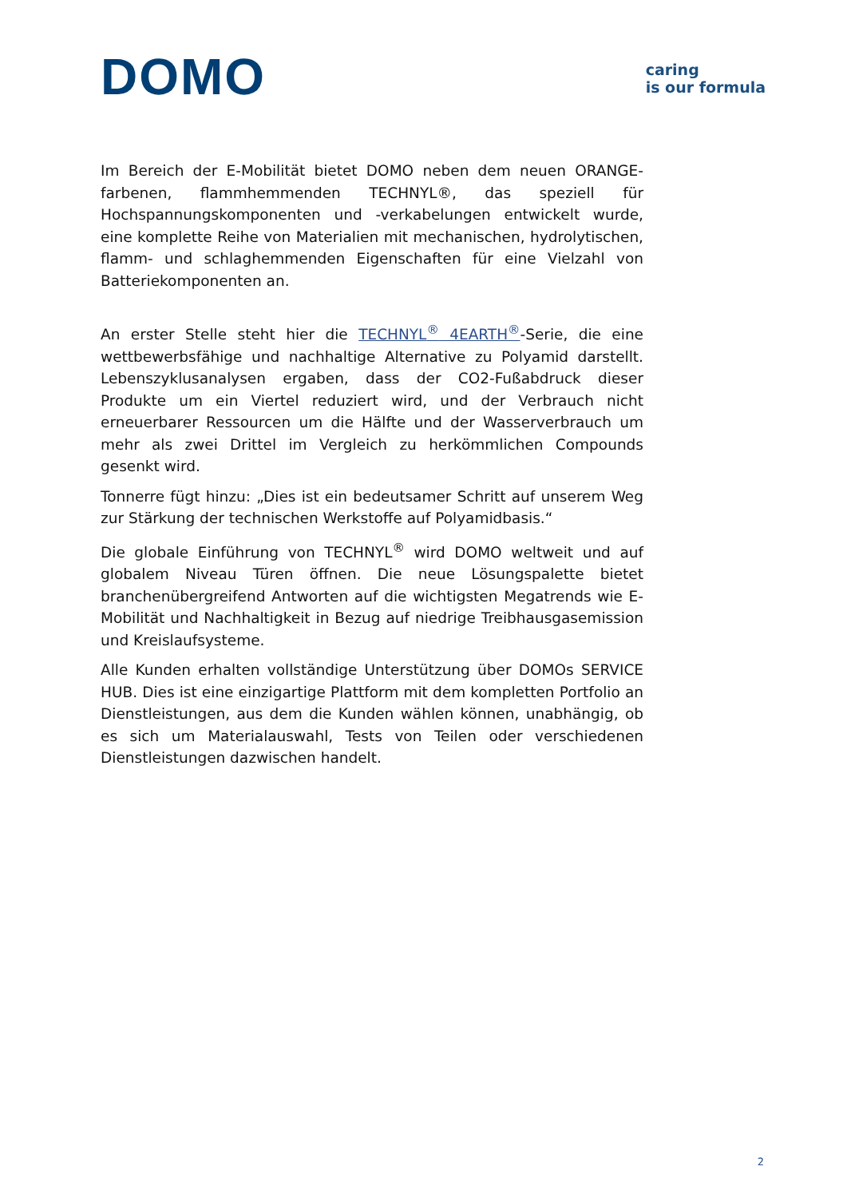DOMO
caring
is our formula
Im Bereich der E-Mobilität bietet DOMO neben dem neuen ORANGE-farbenen, flammhemmenden TECHNYL®, das speziell für Hochspannungskomponenten und -verkabelungen entwickelt wurde, eine komplette Reihe von Materialien mit mechanischen, hydrolytischen, flamm- und schlaghemmenden Eigenschaften für eine Vielzahl von Batteriekomponenten an.
An erster Stelle steht hier die TECHNYL<sup>®</sup> 4EARTH<sup>®</sup>-Serie, die eine wettbewerbsfähige und nachhaltige Alternative zu Polyamid darstellt. Lebenszyklusanalysen ergaben, dass der CO2-Fußabdruck dieser Produkte um ein Viertel reduziert wird, und der Verbrauch nicht erneuerbarer Ressourcen um die Hälfte und der Wasserverbrauch um mehr als zwei Drittel im Vergleich zu herkömmlichen Compounds gesenkt wird.
Tonnerre fügt hinzu: „Dies ist ein bedeutsamer Schritt auf unserem Weg zur Stärkung der technischen Werkstoffe auf Polyamidbasis.“
Die globale Einführung von TECHNYL<sup>®</sup> wird DOMO weltweit und auf globalem Niveau Türen öffnen. Die neue Lösungspalette bietet branchenübergreifend Antworten auf die wichtigsten Megatrends wie E-Mobilität und Nachhaltigkeit in Bezug auf niedrige Treibhausgasemission und Kreislaufsysteme.
Alle Kunden erhalten vollständige Unterstützung über DOMOs SERVICE HUB. Dies ist eine einzigartige Plattform mit dem kompletten Portfolio an Dienstleistungen, aus dem die Kunden wählen können, unabhängig, ob es sich um Materialauswahl, Tests von Teilen oder verschiedenen Dienstleistungen dazwischen handelt.
2